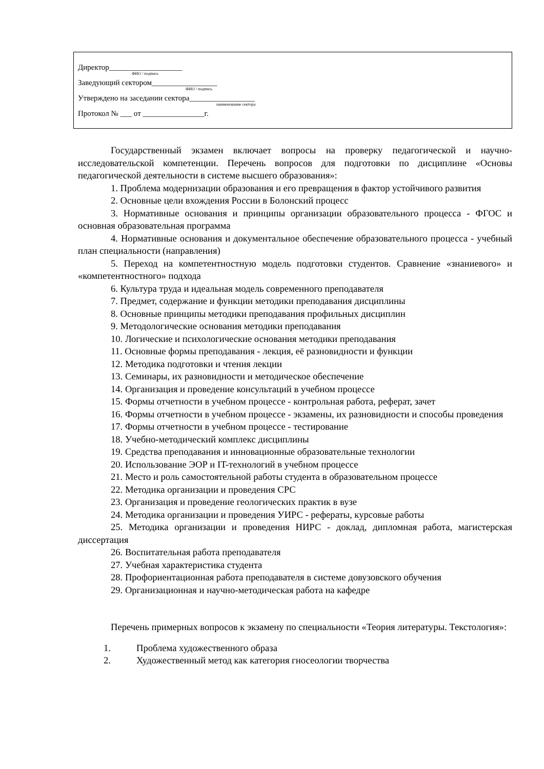Директор___________________
ФИО / подпись
Заведующий сектором_________________
ФИО / подпись
Утверждено на заседании сектора_________________
наименование сектора
Протокол № ___ от ________________г.
Государственный экзамен включает вопросы на проверку педагогической и научно-исследовательской компетенции. Перечень вопросов для подготовки по дисциплине «Основы педагогической деятельности в системе высшего образования»:
1. Проблема модернизации образования и его превращения в фактор устойчивого развития
2. Основные цели вхождения России в Болонский процесс
3. Нормативные основания и принципы организации образовательного процесса - ФГОС и основная образовательная программа
4. Нормативные основания и документальное обеспечение образовательного процесса - учебный план специальности (направления)
5. Переход на компетентностную модель подготовки студентов. Сравнение «знаниевого» и «компетентностного» подхода
6. Культура труда и идеальная модель современного преподавателя
7. Предмет, содержание и функции методики преподавания дисциплины
8. Основные принципы методики преподавания профильных дисциплин
9. Методологические основания методики преподавания
10. Логические и психологические основания методики преподавания
11. Основные формы преподавания - лекция, её разновидности и функции
12. Методика подготовки и чтения лекции
13. Семинары, их разновидности и методическое обеспечение
14. Организация и проведение консультаций в учебном процессе
15. Формы отчетности в учебном процессе - контрольная работа, реферат, зачет
16. Формы отчетности в учебном процессе - экзамены, их разновидности и способы проведения
17. Формы отчетности в учебном процессе - тестирование
18. Учебно-методический комплекс дисциплины
19. Средства преподавания и инновационные образовательные технологии
20. Использование ЭОР и IT-технологий в учебном процессе
21. Место и роль самостоятельной работы студента в образовательном процессе
22. Методика организации и проведения СРС
23. Организация и проведение геологических практик в вузе
24. Методика организации и проведения УИРС - рефераты, курсовые работы
25. Методика организации и проведения НИРС - доклад, дипломная работа, магистерская диссертация
26. Воспитательная работа преподавателя
27. Учебная характеристика студента
28. Профориентационная работа преподавателя в системе довузовского обучения
29. Организационная и научно-методическая работа на кафедре
Перечень примерных вопросов к экзамену по специальности «Теория литературы. Текстология»:
1. Проблема художественного образа
2. Художественный метод как категория гносеологии творчества